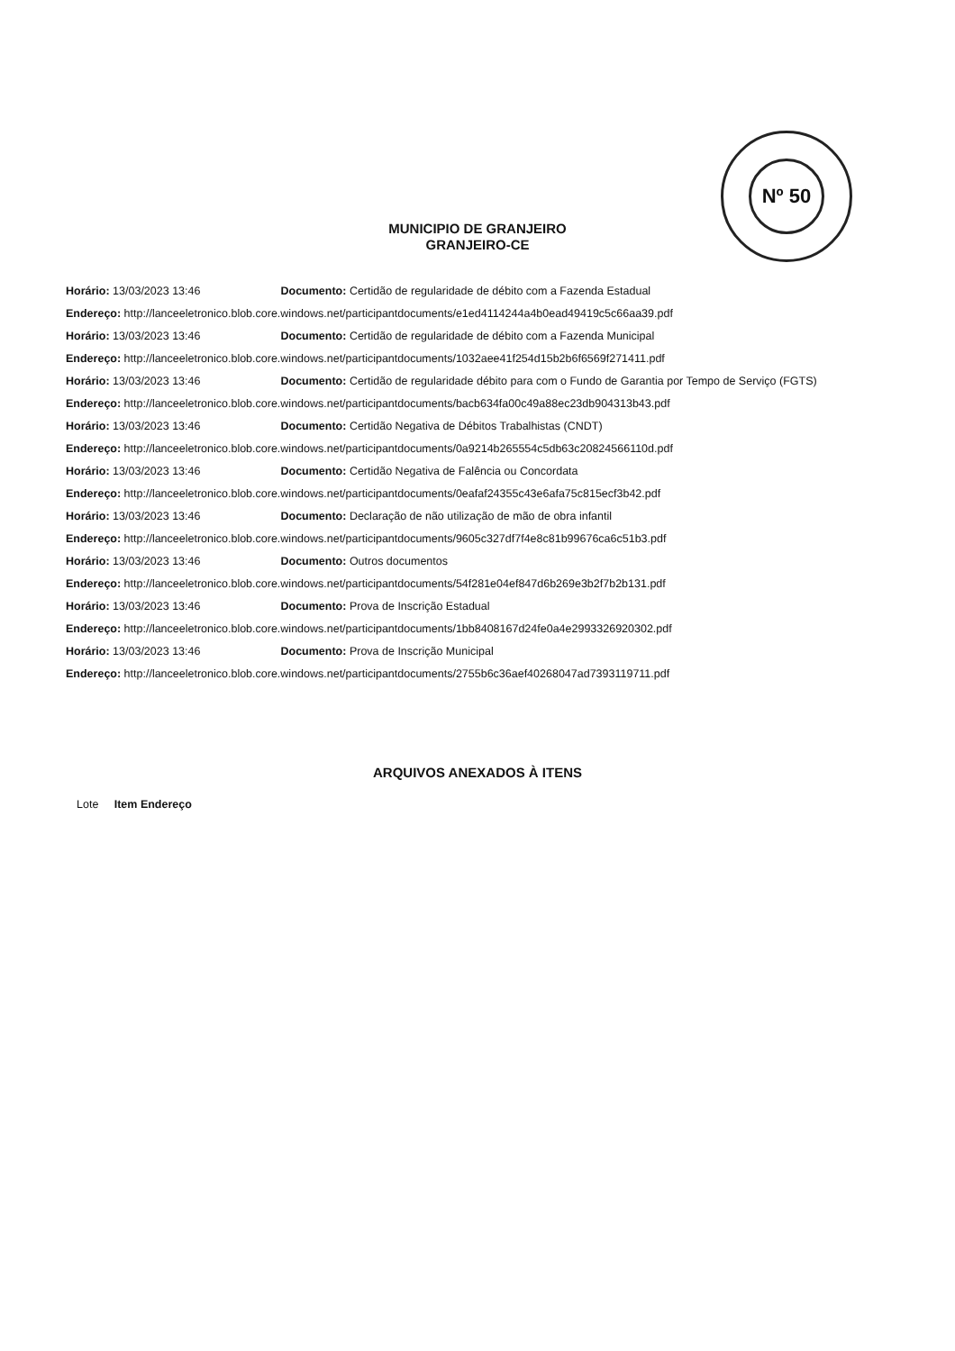Nº 50
MUNICIPIO DE GRANJEIRO
GRANJEIRO-CE
Horário: 13/03/2023 13:46 Documento: Certidão de regularidade de débito com a Fazenda Estadual
Endereço: http://lanceeletronico.blob.core.windows.net/participantdocuments/e1ed4114244a4b0ead49419c5c66aa39.pdf
Horário: 13/03/2023 13:46 Documento: Certidão de regularidade de débito com a Fazenda Municipal
Endereço: http://lanceeletronico.blob.core.windows.net/participantdocuments/1032aee41f254d15b2b6f6569f271411.pdf
Horário: 13/03/2023 13:46 Documento: Certidão de regularidade débito para com o Fundo de Garantia por Tempo de Serviço (FGTS)
Endereço: http://lanceeletronico.blob.core.windows.net/participantdocuments/bacb634fa00c49a88ec23db904313b43.pdf
Horário: 13/03/2023 13:46 Documento: Certidão Negativa de Débitos Trabalhistas (CNDT)
Endereço: http://lanceeletronico.blob.core.windows.net/participantdocuments/0a9214b265554c5db63c20824566110d.pdf
Horário: 13/03/2023 13:46 Documento: Certidão Negativa de Falência ou Concordata
Endereço: http://lanceeletronico.blob.core.windows.net/participantdocuments/0eafaf24355c43e6afa75c815ecf3b42.pdf
Horário: 13/03/2023 13:46 Documento: Declaração de não utilização de mão de obra infantil
Endereço: http://lanceeletronico.blob.core.windows.net/participantdocuments/9605c327df7f4e8c81b99676ca6c51b3.pdf
Horário: 13/03/2023 13:46 Documento: Outros documentos
Endereço: http://lanceeletronico.blob.core.windows.net/participantdocuments/54f281e04ef847d6b269e3b2f7b2b131.pdf
Horário: 13/03/2023 13:46 Documento: Prova de Inscrição Estadual
Endereço: http://lanceeletronico.blob.core.windows.net/participantdocuments/1bb8408167d24fe0a4e2993326920302.pdf
Horário: 13/03/2023 13:46 Documento: Prova de Inscrição Municipal
Endereço: http://lanceeletronico.blob.core.windows.net/participantdocuments/2755b6c36aef40268047ad7393119711.pdf
ARQUIVOS ANEXADOS À ITENS
Lote Item Endereço